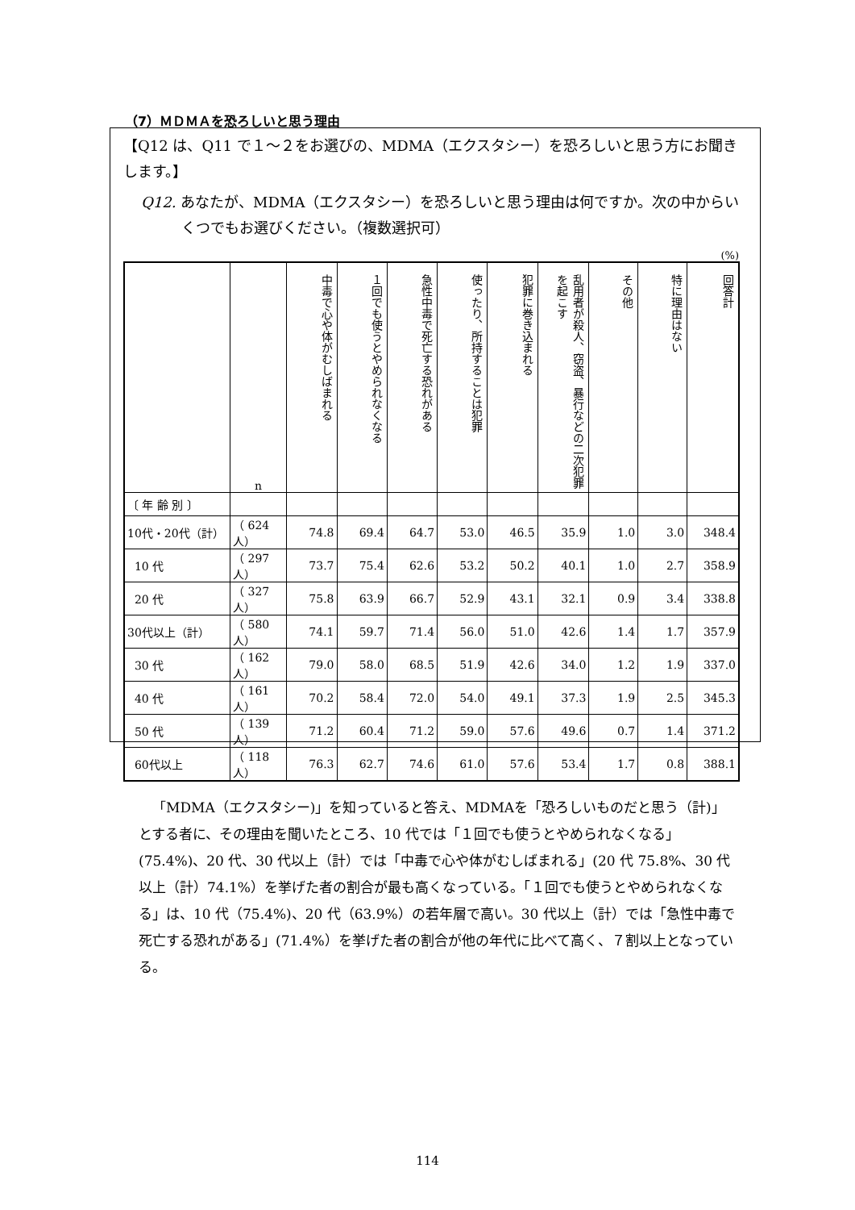（7）ＭＤＭＡを恐ろしいと思う理由
【Q12 は、Q11 で１～２をお選びの、MDMA（エクスタシー）を恐ろしいと思う方にお聞きします。】
Q12. あなたが、MDMA（エクスタシー）を恐ろしいと思う理由は何ですか。次の中からいくつでもお選びください。（複数選択可）
(%)
| | n | 中毒で心や体がむしばまれる | １回でも使うとやめられなくなる | 急性中毒で死亡する恐れがある | 使ったり、所持することは犯罪 | 犯罪に巻き込まれる | 乱用者が殺人、窃盗、暴行などの二次犯罪を起こす | その他 | 特に理由はない | 回答計 |
| 〔 年 齢 別 〕 | | | | | | | | | | |
| 10代・20代（計） | （ 624人） | 74.8 | 69.4 | 64.7 | 53.0 | 46.5 | 35.9 | 1.0 | 3.0 | 348.4 |
| 10 代 | （ 297人） | 73.7 | 75.4 | 62.6 | 53.2 | 50.2 | 40.1 | 1.0 | 2.7 | 358.9 |
| 20 代 | （ 327人） | 75.8 | 63.9 | 66.7 | 52.9 | 43.1 | 32.1 | 0.9 | 3.4 | 338.8 |
| 30代以上（計） | （ 580人） | 74.1 | 59.7 | 71.4 | 56.0 | 51.0 | 42.6 | 1.4 | 1.7 | 357.9 |
| 30 代 | （ 162人） | 79.0 | 58.0 | 68.5 | 51.9 | 42.6 | 34.0 | 1.2 | 1.9 | 337.0 |
| 40 代 | （ 161人） | 70.2 | 58.4 | 72.0 | 54.0 | 49.1 | 37.3 | 1.9 | 2.5 | 345.3 |
| 50 代 | （ 139人） | 71.2 | 60.4 | 71.2 | 59.0 | 57.6 | 49.6 | 0.7 | 1.4 | 371.2 |
| 60代以上 | （ 118人） | 76.3 | 62.7 | 74.6 | 61.0 | 57.6 | 53.4 | 1.7 | 0.8 | 388.1 |
「MDMA（エクスタシー)」を知っていると答え、MDMAを「恐ろしいものだと思う（計)」とする者に、その理由を聞いたところ、10 代では「１回でも使うとやめられなくなる」(75.4%)、20 代、30 代以上（計）では「中毒で心や体がむしばまれる」(20 代 75.8%、30 代以上（計）74.1%）を挙げた者の割合が最も高くなっている。「１回でも使うとやめられなくなる」は、10 代（75.4%)、20 代（63.9%）の若年層で高い。30 代以上（計）では「急性中毒で死亡する恐れがある」(71.4%）を挙げた者の割合が他の年代に比べて高く、７割以上となっている。
114